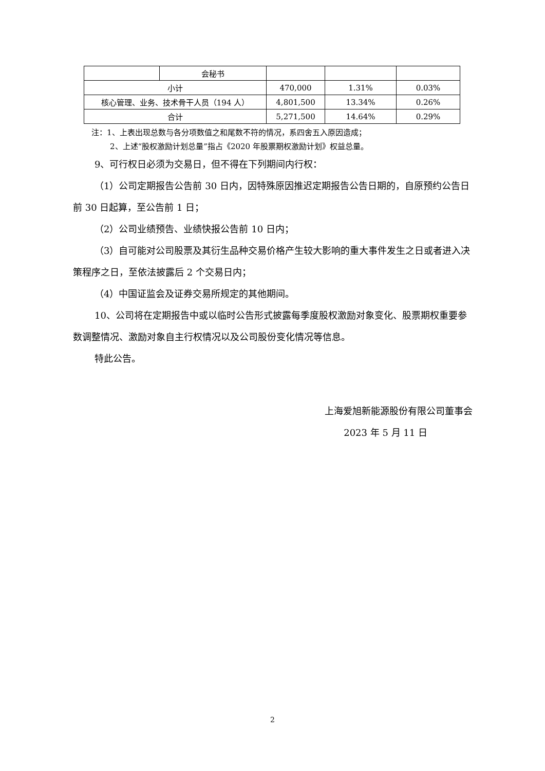| | 会秘书 | | | |
| 小计 | | 470,000 | 1.31% | 0.03% |
| 核心管理、业务、技术骨干人员（194 人） | | 4,801,500 | 13.34% | 0.26% |
| 合计 | | 5,271,500 | 14.64% | 0.29% |
注：1、上表出现总数与各分项数值之和尾数不符的情况，系四舍五入原因造成；
2、上述“股权激励计划总量”指占《2020 年股票期权激励计划》权益总量。
9、可行权日必须为交易日，但不得在下列期间内行权：
（1）公司定期报告公告前 30 日内，因特殊原因推迟定期报告公告日期的，自原预约公告日前 30 日起算，至公告前 1 日；
（2）公司业绩预告、业绩快报公告前 10 日内；
（3）自可能对公司股票及其衍生品种交易价格产生较大影响的重大事件发生之日或者进入决策程序之日，至依法披露后 2 个交易日内；
（4）中国证监会及证券交易所规定的其他期间。
10、公司将在定期报告中或以临时公告形式披露每季度股权激励对象变化、股票期权重要参数调整情况、激励对象自主行权情况以及公司股份变化情况等信息。
特此公告。
上海爱旭新能源股份有限公司董事会
2023 年 5 月 11 日
2